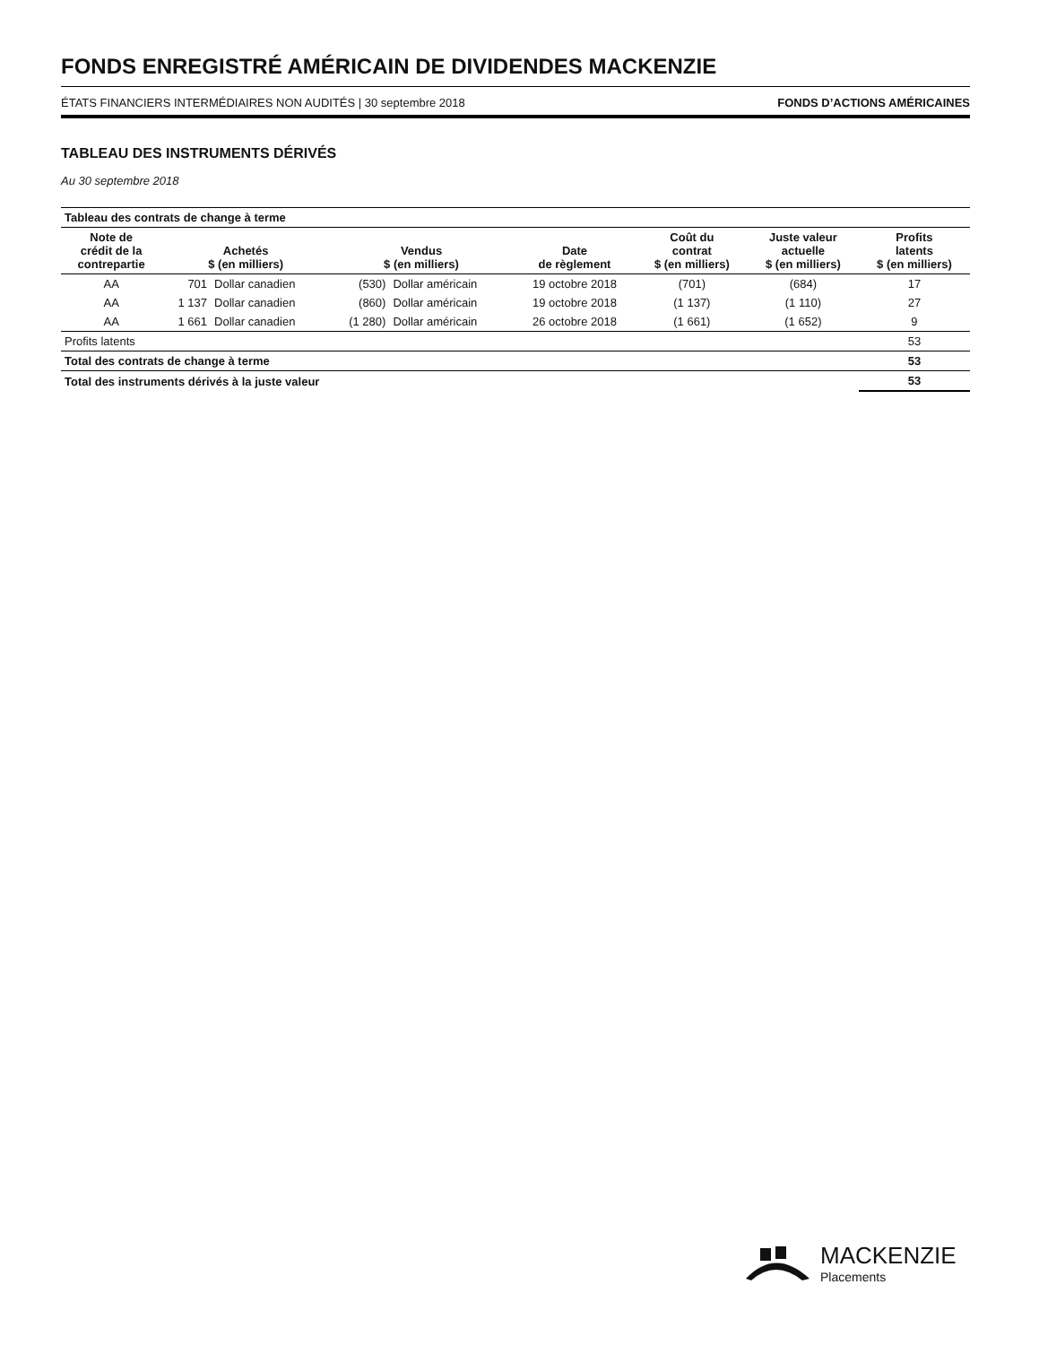FONDS ENREGISTRÉ AMÉRICAIN DE DIVIDENDES MACKENZIE
ÉTATS FINANCIERS INTERMÉDIAIRES NON AUDITÉS | 30 septembre 2018 FONDS D’ACTIONS AMÉRICAINES
TABLEAU DES INSTRUMENTS DÉRIVÉS
Au 30 septembre 2018
| Tableau des contrats de change à terme | | | | | | | | |
| Note de crédit de la contrepartie | Achetés $ (en milliers) | | Vendus $ (en milliers) | | Date de règlement | Coût du contrat $ (en milliers) | Juste valeur actuelle $ (en milliers) | Profits latents $ (en milliers) |
| AA | 701 | Dollar canadien | (530) | Dollar américain | 19 octobre 2018 | (701) | (684) | 17 |
| AA | 1 137 | Dollar canadien | (860) | Dollar américain | 19 octobre 2018 | (1 137) | (1 110) | 27 |
| AA | 1 661 | Dollar canadien | (1 280) | Dollar américain | 26 octobre 2018 | (1 661) | (1 652) | 9 |
| Profits latents | | | | | | | | 53 |
| Total des contrats de change à terme | | | | | | | | 53 |
| Total des instruments dérivés à la juste valeur | | | | | | | | 53 |
MACKENZIE
Placements